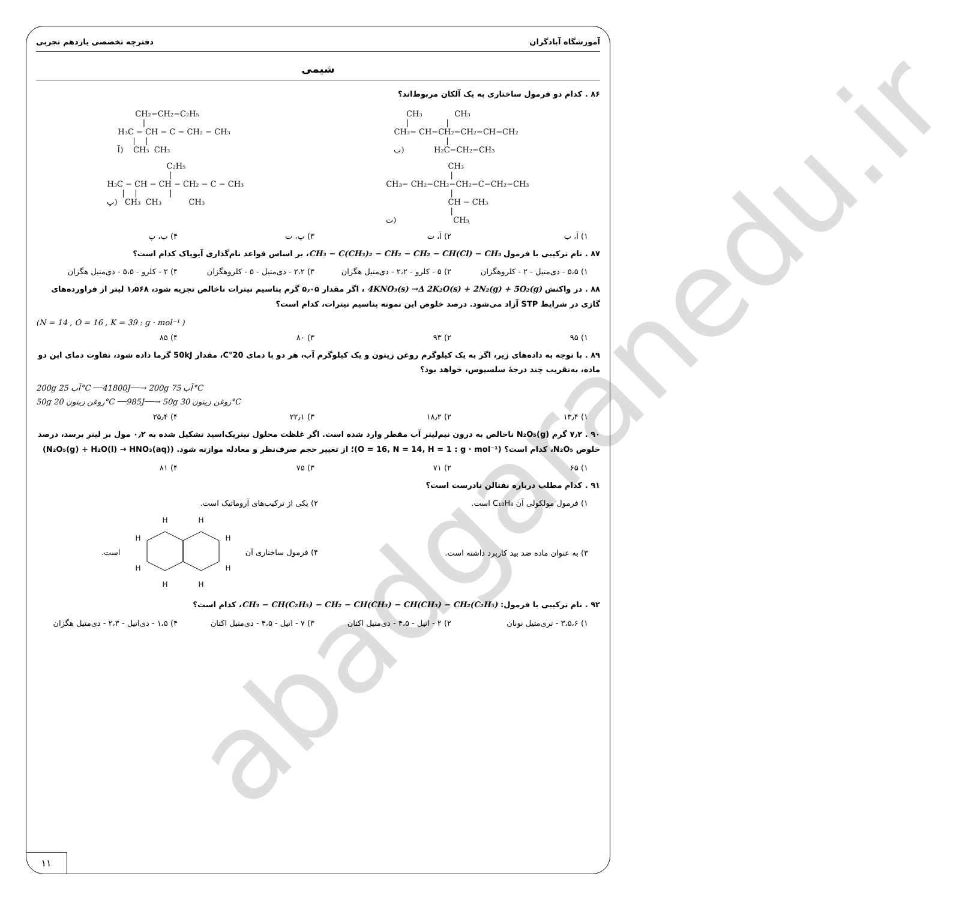abadgaranedu.ir
آموزشگاه آبادگران دفترچه تخصصی یازدهم تجربی
شیمی
۸۶ . کدام دو فرمول ساختاری به یک آلکان مربوط‌اند؟
CH₂−CH₂−C₂H₅ | H₃C − CH − C − CH₂ − CH₃ | | آ) CH₃ CH₃
CH₃ CH₃ | | CH₃− CH−CH₂−CH₂−CH−CH₂ | ب) H₂C−CH₂−CH₃
C₂H₅ | H₃C − CH − CH − CH₂ − C − CH₃ | | | پ) CH₃ CH₃ CH₃
CH₃ | CH₃− CH₂−CH₂−CH₂−C−CH₂−CH₃ | CH − CH₃ | ت) CH₃
۱) آ، ب ۲) آ، ت ۳) پ، ت ۴) ب، پ
۸۷ . نام ترکیبی با فرمول CH₃ − C(CH₃)₂ − CH₂ − CH₂ − CH(Cl) − CH₃، بر اساس قواعد نام‌گذاری آیوپاک کدام است؟
۱) ۵،۵ - دی‌متیل - ۲ - کلروهگزان ۲) ۵ - کلرو - ۲،۲ - دی‌متیل هگزان ۳) ۲،۲ - دی‌متیل - ۵ - کلروهگزان ۴) ۲ - کلرو - ۵،۵ - دی‌متیل هگزان
۸۸ . در واکنش 4KNO₃(s) →Δ 2K₂O(s) + 2N₂(g) + 5O₂(g) ، اگر مقدار ۵٫۰۵ گرم پتاسیم نیترات ناخالص تجزیه شود، ۱٫۵۶۸ لیتر از فراورده‌های گازی در شرایط STP آزاد می‌شود. درصد خلوص این نمونه پتاسیم نیترات، کدام است؟
(N = 14 , O = 16 , K = 39 : g · mol⁻¹ )
۱) ۹۵ ۲) ۹۳ ۳) ۸۰ ۴) ۸۵
۸۹ . با توجه به داده‌های زیر، اگر به یک کیلوگرم روغن زیتون و یک کیلوگرم آب، هر دو با دمای 20°C، مقدار 50kJ گرما داده شود، تفاوت دمای این دو ماده، به‌تقریب چند درجهٔ سلسیوس، خواهد بود؟
200g آب 25°C ──41800J──→ 200g آب 75°C
50g روغن زیتون 20°C ──985J──→ 50g روغن زیتون 30°C
۱) ۱۳٫۴ ۲) ۱۸٫۲ ۳) ۲۲٫۱ ۴) ۲۵٫۴
۹۰ . ۷٫۲ گرم N₂O₅(g) ناخالص به درون نیم‌لیتر آب مقطر وارد شده است. اگر غلظت محلول نیتریک‌اسید تشکیل شده به ۰٫۲ مول بر لیتر برسد، درصد خلوص N₂O₅، کدام است؟ (O = 16, N = 14, H = 1 : g · mol⁻¹)؛ از تغییر حجم صرف‌نظر و معادله موازنه شود. (N₂O₅(g) + H₂O(l) → HNO₃(aq))
۱) ۶۵ ۲) ۷۱ ۳) ۷۵ ۴) ۸۱
۹۱ . کدام مطلب درباره نفتالن نادرست است؟
۱) فرمول مولکولی آن C₁₀H₈ است. ۲) یکی از ترکیب‌های آروماتیک است.
۳) به عنوان ماده ضد بید کاربرد داشته است. ۴) فرمول ساختاری آن
H
H
H
H
H
H
H
H
است.
۹۲ . نام ترکیبی با فرمول: CH₃ − CH(C₂H₅) − CH₂ − CH(CH₃) − CH(CH₃) − CH₂(C₂H₅)، کدام است؟
۱) ۳،۵،۶ - تری‌متیل نونان ۲) ۲ - اتیل - ۴،۵ - دی‌متیل اکتان ۳) ۷ - اتیل - ۴،۵ - دی‌متیل اکتان ۴) ۱،۵ - دی‌اتیل - ۲،۳ - دی‌متیل هگزان
۱۱